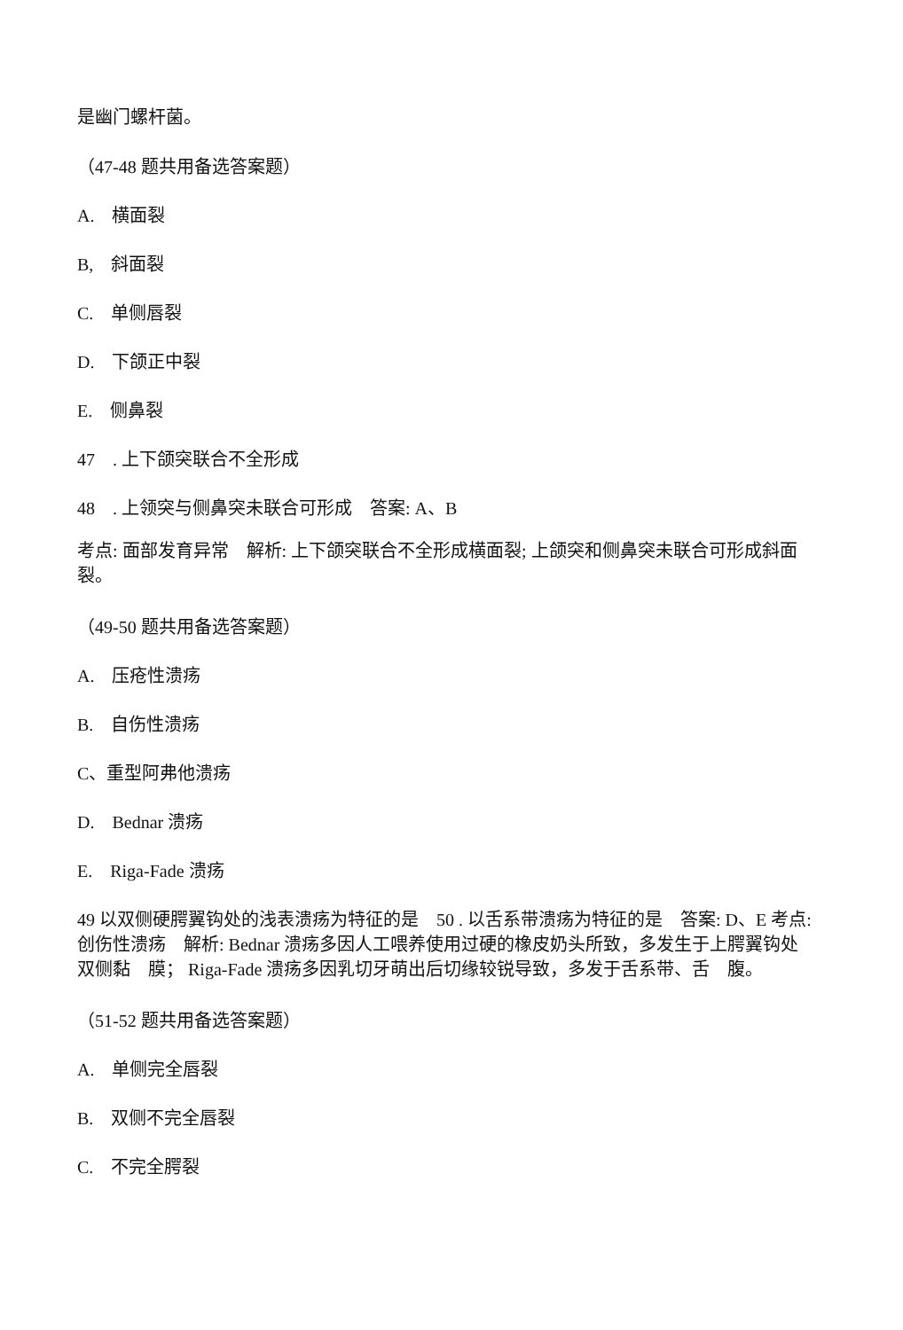是幽门螺杆菌。
（47-48 题共用备选答案题）
A.　横面裂
B,　斜面裂
C.　单侧唇裂
D.　下颌正中裂
E.　侧鼻裂
47　. 上下颌突联合不全形成
48　. 上领突与侧鼻突未联合可形成　答案: A、B
考点: 面部发育异常　解析: 上下颌突联合不全形成横面裂; 上颌突和侧鼻突未联合可形成斜面裂。
（49-50 题共用备选答案题）
A.　压疮性溃疡
B.　自伤性溃疡
C、重型阿弗他溃疡
D.　Bednar 溃疡
E.　Riga-Fade 溃疡
49 以双侧硬腭翼钩处的浅表溃疡为特征的是　50 . 以舌系带溃疡为特征的是　答案: D、E 考点: 创伤性溃疡　解析: Bednar 溃疡多因人工喂养使用过硬的橡皮奶头所致，多发生于上腭翼钩处　双侧黏　膜； Riga-Fade 溃疡多因乳切牙萌出后切缘较锐导致，多发于舌系带、舌　腹。
（51-52 题共用备选答案题）
A.　单侧完全唇裂
B.　双侧不完全唇裂
C.　不完全腭裂